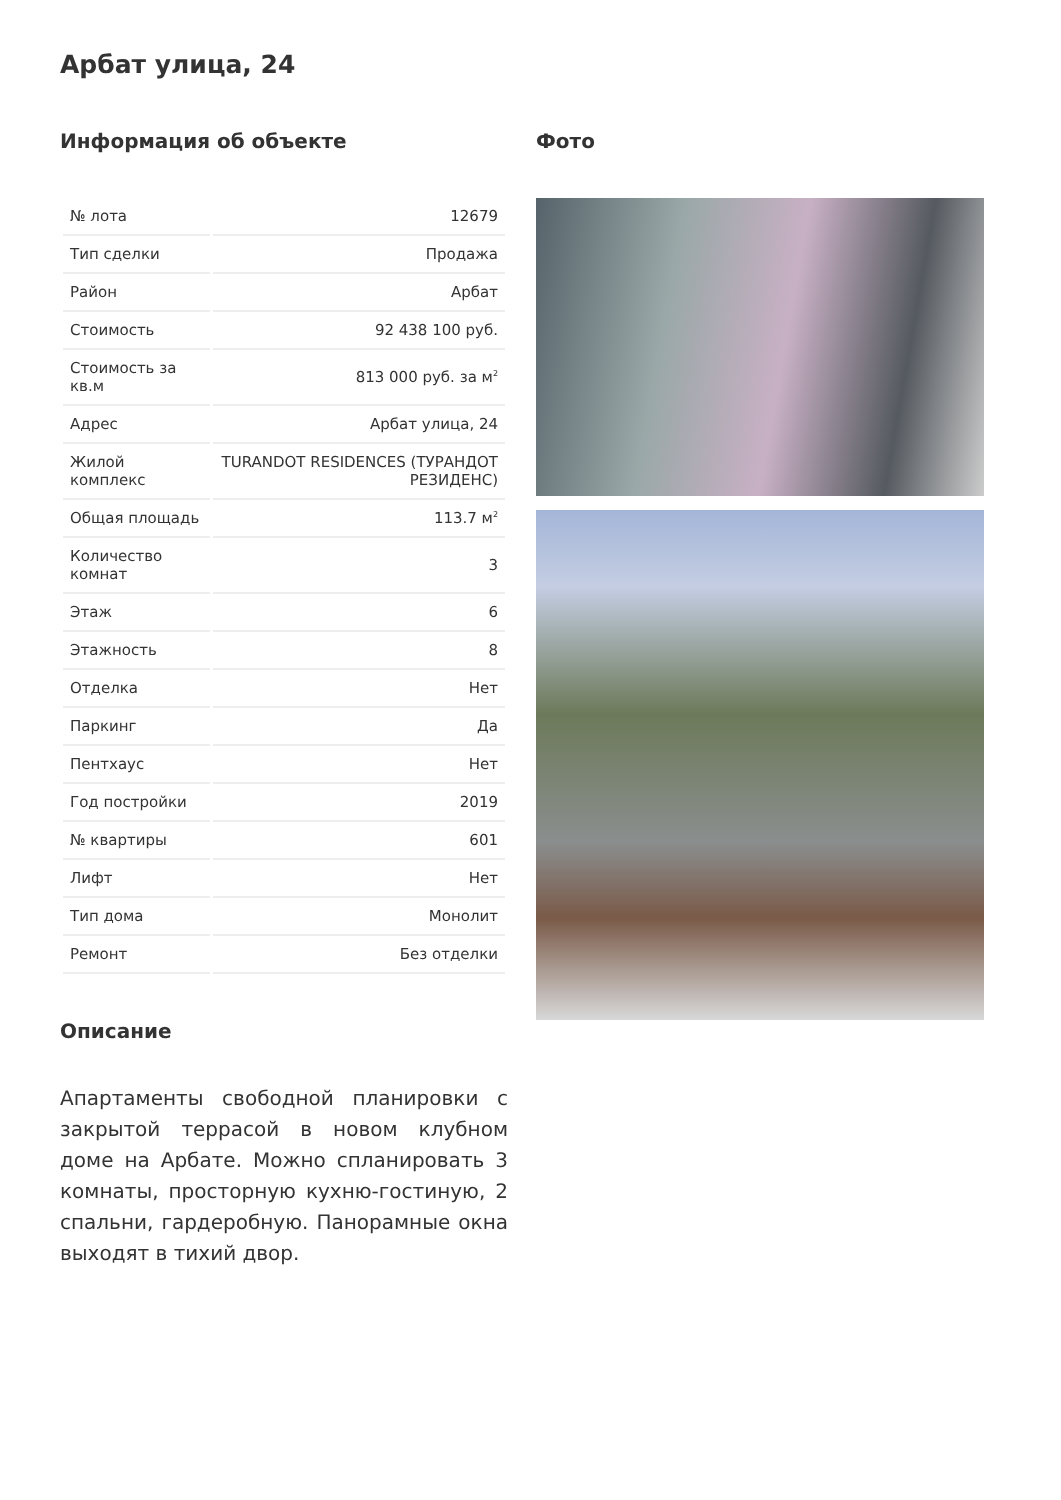Арбат улица, 24
Информация об объекте
| № лота | 12679 |
| Тип сделки | Продажа |
| Район | Арбат |
| Стоимость | 92 438 100 руб. |
| Стоимость за кв.м | 813 000 руб. за м<sup>2</sup> |
| Адрес | Арбат улица, 24 |
| Жилой комплекс | TURANDOT RESIDENCES (ТУРАНДОТ РЕЗИДЕНС) |
| Общая площадь | 113.7 м<sup>2</sup> |
| Количество комнат | 3 |
| Этаж | 6 |
| Этажность | 8 |
| Отделка | Нет |
| Паркинг | Да |
| Пентхаус | Нет |
| Год постройки | 2019 |
| № квартиры | 601 |
| Лифт | Нет |
| Тип дома | Монолит |
| Ремонт | Без отделки |
Описание
Апартаменты свободной планировки с закрытой террасой в новом клубном доме на Арбате. Можно спланировать 3 комнаты, просторную кухню-гостиную, 2 спальни, гардеробную. Панорамные окна выходят в тихий двор.
Фото